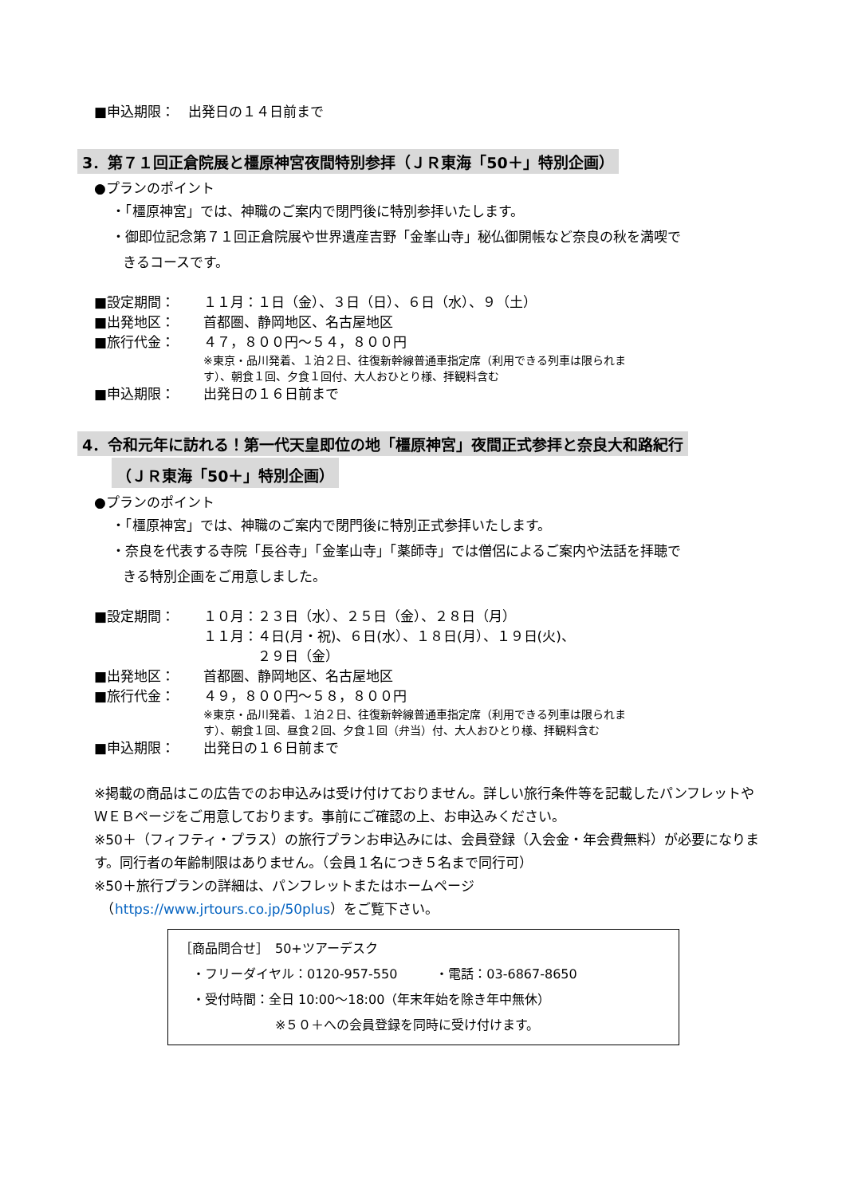■申込期限：　出発日の１４日前まで
3．第７１回正倉院展と橿原神宮夜間特別参拝（ＪＲ東海「50＋」特別企画）
●プランのポイント
・「橿原神宮」では、神職のご案内で閉門後に特別参拝いたします。
・御即位記念第７１回正倉院展や世界遺産吉野「金峯山寺」秘仏御開帳など奈良の秋を満喫で
きるコースです。
■設定期間： １１月：１日（金）、３日（日）、６日（水）、９（土）
■出発地区： 首都圏、静岡地区、名古屋地区
■旅行代金： ４７，８００円～５４，８００円
※東京・品川発着、１泊２日、往復新幹線普通車指定席（利用できる列車は限られま
す）、朝食１回、夕食１回付、大人おひとり様、拝観料含む
■申込期限： 出発日の１６日前まで
4．令和元年に訪れる！第一代天皇即位の地「橿原神宮」夜間正式参拝と奈良大和路紀行
（ＪＲ東海「50＋」特別企画）
●プランのポイント
・「橿原神宮」では、神職のご案内で閉門後に特別正式参拝いたします。
・奈良を代表する寺院「長谷寺」「金峯山寺」「薬師寺」では僧侶によるご案内や法話を拝聴で
きる特別企画をご用意しました。
■設定期間： １０月：２３日（水）、２５日（金）、２８日（月）
１１月：４日(月・祝)、６日(水）、１８日(月）、１９日(火)、
　　　　２９日（金）
■出発地区： 首都圏、静岡地区、名古屋地区
■旅行代金： ４９，８００円～５８，８００円
※東京・品川発着、１泊２日、往復新幹線普通車指定席（利用できる列車は限られま
す）、朝食１回、昼食２回、夕食１回（弁当）付、大人おひとり様、拝観料含む
■申込期限： 出発日の１６日前まで
※掲載の商品はこの広告でのお申込みは受け付けておりません。詳しい旅行条件等を記載したパンフレットやＷＥＢページをご用意しております。事前にご確認の上、お申込みください。
※50＋（フィフティ・プラス）の旅行プランお申込みには、会員登録（入会金・年会費無料）が必要になります。同行者の年齢制限はありません。（会員１名につき５名まで同行可）
※50＋旅行プランの詳細は、パンフレットまたはホームページ
　（https://www.jrtours.co.jp/50plus）をご覧下さい。
［商品問合せ］　50+ツアーデスク
　・フリーダイヤル：0120-957-550　　　・電話：03-6867-8650
　・受付時間：全日 10:00～18:00（年末年始を除き年中無休）
※５０＋への会員登録を同時に受け付けます。